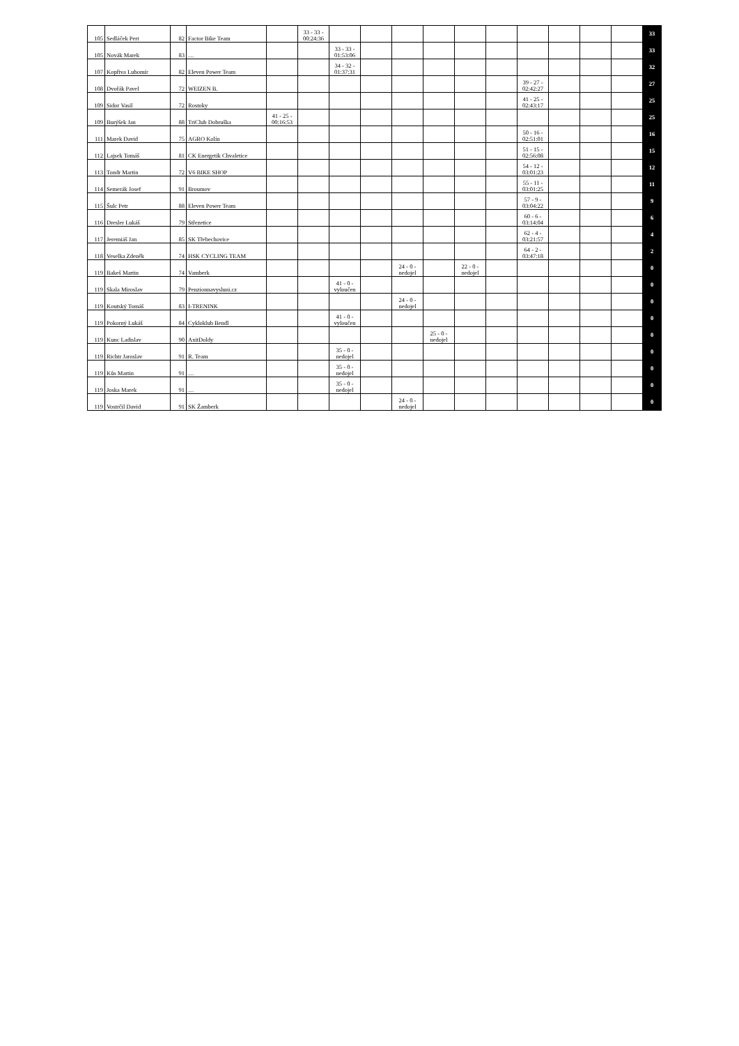| 105 | Sedláček Pert | 82 | Factor Bike Team | | 33 - 33 - 00:24:36 | | | | | | | | | | | 33 |
| 105 | Novák Marek | 83 | … | | | 33 - 33 - 01:53:06 | | | | | | | | | | 33 |
| 107 | Kopřiva Lubomír | 82 | Eleven Power Team | | | 34 - 32 - 01:37:31 | | | | | | | | | | 32 |
| 108 | Dvořák Pavel | 72 | WEIZEN B. | | | | | | | | | 39 - 27 - 02:42:27 | | | | 27 |
| 109 | Sidor Vasil | 72 | Rostoky | | | | | | | | | 41 - 25 - 02:43:17 | | | | 25 |
| 109 | Burýšek Jan | 88 | TriClub Dobruška | 41 - 25 - 00:16:53 | | | | | | | | | | | | 25 |
| 111 | Marek David | 75 | AGRO Kolín | | | | | | | | | 50 - 16 - 02:51:01 | | | | 16 |
| 112 | Lajsek Tomáš | 81 | CK Energetik Chvaletice | | | | | | | | | 51 - 15 - 02:56:08 | | | | 15 |
| 113 | Tondr Martin | 72 | V6 BIKE SHOP | | | | | | | | | 54 - 12 - 03:01:23 | | | | 12 |
| 114 | Semerák Josef | 91 | Broumov | | | | | | | | | 55 - 11 - 03:01:25 | | | | 11 |
| 115 | Šulc Petr | 88 | Eleven Power Team | | | | | | | | | 57 - 9 - 03:04:22 | | | | 9 |
| 116 | Dresler Lukáš | 79 | Střezetice | | | | | | | | | 60 - 6 - 03:14:04 | | | | 6 |
| 117 | Jeremiáš Jan | 85 | SK Třebechovice | | | | | | | | | 62 - 4 - 03:21:57 | | | | 4 |
| 118 | Veselka Zdeněk | 74 | HSK CYCLING TEAM | | | | | | | | | 64 - 2 - 03:47:18 | | | | 2 |
| 119 | Bakeš Martin | 74 | Vamberk | | | | | 24 - 0 - nedojel | | 22 - 0 - nedojel | | | | | | 0 |
| 119 | Skala Miroslav | 79 | Penzionnavysluni.cz | | | 41 - 0 - vyloučen | | | | | | | | | | 0 |
| 119 | Koutský Tomáš | 83 | I-TRENINK | | | | | 24 - 0 - nedojel | | | | | | | | 0 |
| 119 | Pokorný Lukáš | 84 | Cykloklub Bendl | | | 41 - 0 - vyloučen | | | | | | | | | | 0 |
| 119 | Kunc Ladislav | 90 | AxitDoldy | | | | | | 25 - 0 - nedojel | | | | | | | 0 |
| 119 | Richtr Jaroslav | 91 | R. Team | | | 35 - 0 - nedojel | | | | | | | | | | 0 |
| 119 | Kůs Martin | 91 | … | | | 35 - 0 - nedojel | | | | | | | | | | 0 |
| 119 | Joska Marek | 91 | … | | | 35 - 0 - nedojel | | | | | | | | | | 0 |
| 119 | Vostrčil David | 91 | SK Žamberk | | | | | 24 - 0 - nedojel | | | | | | | | 0 |